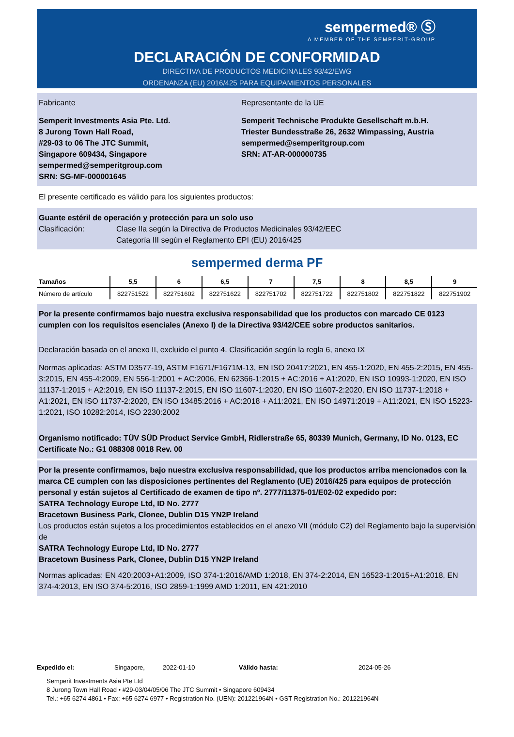sempermed® Ⓢ
A MEMBER OF THE SEMPERIT-GROUP
DECLARACIÓN DE CONFORMIDAD
DIRECTIVA DE PRODUCTOS MEDICINALES 93/42/EWG
ORDENANZA (EU) 2016/425 PARA EQUIPAMIENTOS PERSONALES
Fabricante
Semperit Investments Asia Pte. Ltd.
8 Jurong Town Hall Road,
#29-03 to 06 The JTC Summit,
Singapore 609434, Singapore
sempermed@semperitgroup.com
SRN: SG-MF-000001645
Representante de la UE
Semperit Technische Produkte Gesellschaft m.b.H.
Triester Bundesstraße 26, 2632 Wimpassing, Austria
sempermed@semperitgroup.com
SRN: AT-AR-000000735
El presente certificado es válido para los siguientes productos:
Guante estéril de operación y protección para un solo uso
Clasificación: Clase IIa según la Directiva de Productos Medicinales 93/42/EEC
Categoría III según el Reglamento EPI (EU) 2016/425
sempermed derma PF
| Tamaños | 5,5 | 6 | 6,5 | 7 | 7,5 | 8 | 8,5 | 9 |
| --- | --- | --- | --- | --- | --- | --- | --- | --- |
| Número de artículo | 822751522 | 822751602 | 822751622 | 822751702 | 822751722 | 822751802 | 822751822 | 822751902 |
Por la presente confirmamos bajo nuestra exclusiva responsabilidad que los productos con marcado CE 0123 cumplen con los requisitos esenciales (Anexo I) de la Directiva 93/42/CEE sobre productos sanitarios.
Declaración basada en el anexo II, excluido el punto 4. Clasificación según la regla 6, anexo IX
Normas aplicadas: ASTM D3577-19, ASTM F1671/F1671M-13, EN ISO 20417:2021, EN 455-1:2020, EN 455-2:2015, EN 455-3:2015, EN 455-4:2009, EN 556-1:2001 + AC:2006, EN 62366-1:2015 + AC:2016 + A1:2020, EN ISO 10993-1:2020, EN ISO 11137-1:2015 + A2:2019, EN ISO 11137-2:2015, EN ISO 11607-1:2020, EN ISO 11607-2:2020, EN ISO 11737-1:2018 + A1:2021, EN ISO 11737-2:2020, EN ISO 13485:2016 + AC:2018 + A11:2021, EN ISO 14971:2019 + A11:2021, EN ISO 15223-1:2021, ISO 10282:2014, ISO 2230:2002
Organismo notificado: TÜV SÜD Product Service GmbH, Ridlerstraße 65, 80339 Munich, Germany, ID No. 0123, EC Certificate No.: G1 088308 0018 Rev. 00
Por la presente confirmamos, bajo nuestra exclusiva responsabilidad, que los productos arriba mencionados con la marca CE cumplen con las disposiciones pertinentes del Reglamento (UE) 2016/425 para equipos de protección personal y están sujetos al Certificado de examen de tipo nº. 2777/11375-01/E02-02 expedido por:
SATRA Technology Europe Ltd, ID No. 2777
Bracetown Business Park, Clonee, Dublin D15 YN2P Ireland
Los productos están sujetos a los procedimientos establecidos en el anexo VII (módulo C2) del Reglamento bajo la supervisión de
SATRA Technology Europe Ltd, ID No. 2777
Bracetown Business Park, Clonee, Dublin D15 YN2P Ireland
Normas aplicadas: EN 420:2003+A1:2009, ISO 374-1:2016/AMD 1:2018, EN 374-2:2014, EN 16523-1:2015+A1:2018, EN 374-4:2013, EN ISO 374-5:2016, ISO 2859-1:1999 AMD 1:2011, EN 421:2010
Expedido el: Singapore, 2022-01-10 Válido hasta: 2024-05-26
Semperit Investments Asia Pte Ltd
8 Jurong Town Hall Road • #29-03/04/05/06 The JTC Summit • Singapore 609434
Tel.: +65 6274 4861 • Fax: +65 6274 6977 • Registration No. (UEN): 201221964N • GST Registration No.: 201221964N